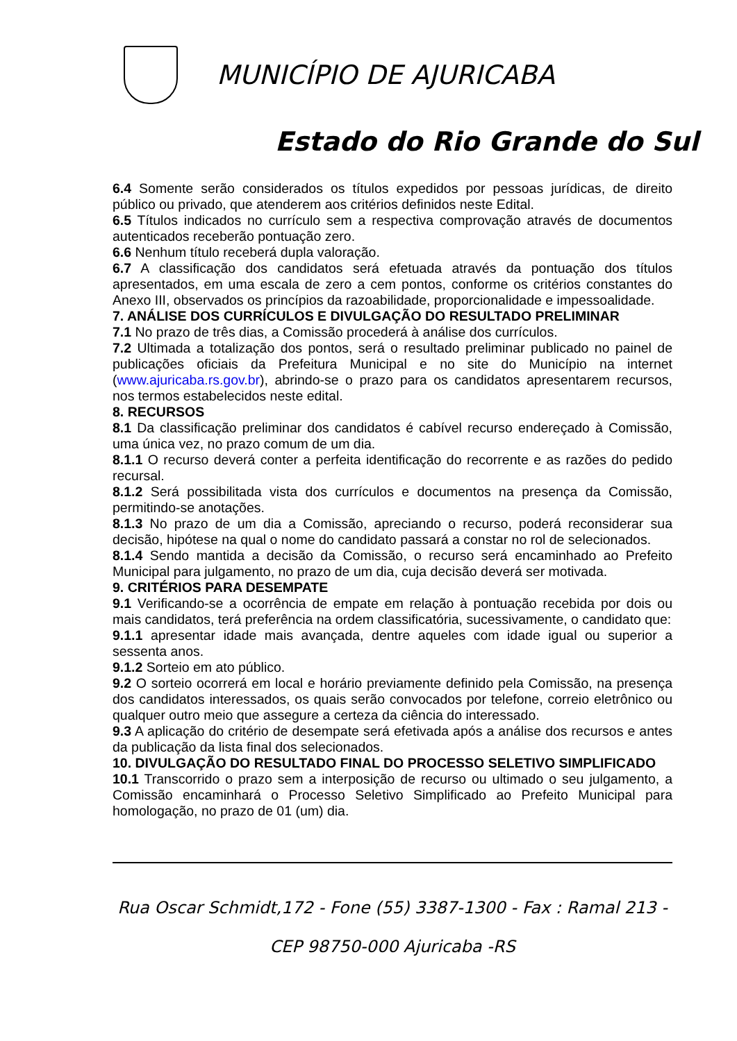MUNICÍPIO DE AJURICABA
Estado do Rio Grande do Sul
6.4 Somente serão considerados os títulos expedidos por pessoas jurídicas, de direito público ou privado, que atenderem aos critérios definidos neste Edital.
6.5 Títulos indicados no currículo sem a respectiva comprovação através de documentos autenticados receberão pontuação zero.
6.6 Nenhum título receberá dupla valoração.
6.7 A classificação dos candidatos será efetuada através da pontuação dos títulos apresentados, em uma escala de zero a cem pontos, conforme os critérios constantes do Anexo III, observados os princípios da razoabilidade, proporcionalidade e impessoalidade.
7. ANÁLISE DOS CURRÍCULOS E DIVULGAÇÃO DO RESULTADO PRELIMINAR
7.1 No prazo de três dias, a Comissão procederá à análise dos currículos.
7.2 Ultimada a totalização dos pontos, será o resultado preliminar publicado no painel de publicações oficiais da Prefeitura Municipal e no site do Município na internet (www.ajuricaba.rs.gov.br), abrindo-se o prazo para os candidatos apresentarem recursos, nos termos estabelecidos neste edital.
8. RECURSOS
8.1 Da classificação preliminar dos candidatos é cabível recurso endereçado à Comissão, uma única vez, no prazo comum de um dia.
8.1.1 O recurso deverá conter a perfeita identificação do recorrente e as razões do pedido recursal.
8.1.2 Será possibilitada vista dos currículos e documentos na presença da Comissão, permitindo-se anotações.
8.1.3 No prazo de um dia a Comissão, apreciando o recurso, poderá reconsiderar sua decisão, hipótese na qual o nome do candidato passará a constar no rol de selecionados.
8.1.4 Sendo mantida a decisão da Comissão, o recurso será encaminhado ao Prefeito Municipal para julgamento, no prazo de um dia, cuja decisão deverá ser motivada.
9. CRITÉRIOS PARA DESEMPATE
9.1 Verificando-se a ocorrência de empate em relação à pontuação recebida por dois ou mais candidatos, terá preferência na ordem classificatória, sucessivamente, o candidato que:
9.1.1 apresentar idade mais avançada, dentre aqueles com idade igual ou superior a sessenta anos.
9.1.2 Sorteio em ato público.
9.2 O sorteio ocorrerá em local e horário previamente definido pela Comissão, na presença dos candidatos interessados, os quais serão convocados por telefone, correio eletrônico ou qualquer outro meio que assegure a certeza da ciência do interessado.
9.3 A aplicação do critério de desempate será efetivada após a análise dos recursos e antes da publicação da lista final dos selecionados.
10. DIVULGAÇÃO DO RESULTADO FINAL DO PROCESSO SELETIVO SIMPLIFICADO
10.1 Transcorrido o prazo sem a interposição de recurso ou ultimado o seu julgamento, a Comissão encaminhará o Processo Seletivo Simplificado ao Prefeito Municipal para homologação, no prazo de 01 (um) dia.
Rua Oscar Schmidt,172 - Fone (55) 3387-1300 - Fax : Ramal 213 -
CEP 98750-000 Ajuricaba -RS